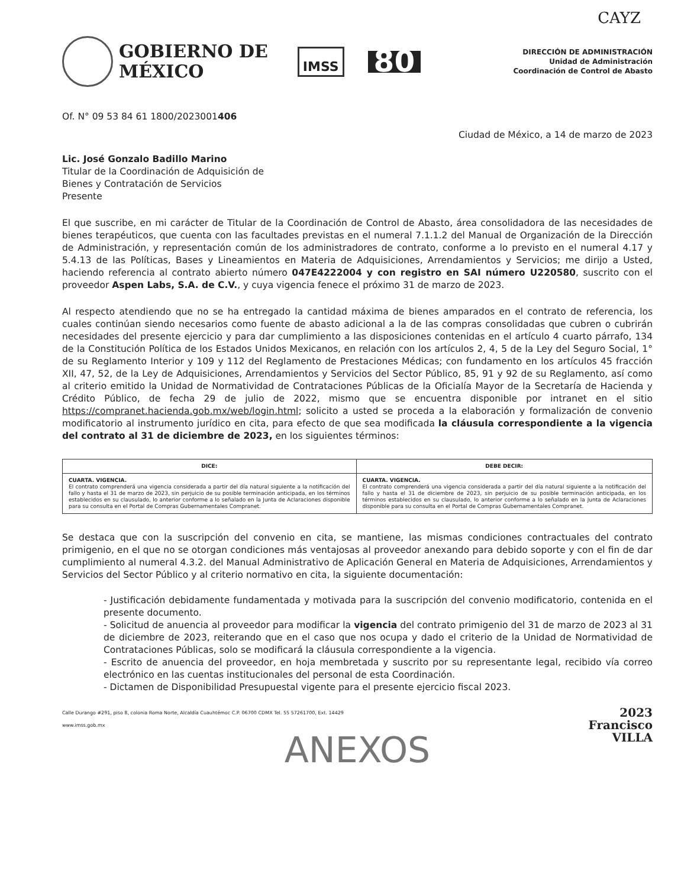CAYZ
GOBIERNO DE
MÉXICO
IMSS
80
DIRECCIÓN DE ADMINISTRACIÓN
Unidad de Administración
Coordinación de Control de Abasto
Of. N° 09 53 84 61 1800/2023001406
Ciudad de México, a 14 de marzo de 2023
Lic. José Gonzalo Badillo Marino
Titular de la Coordinación de Adquisición de
Bienes y Contratación de Servicios
Presente
El que suscribe, en mi carácter de Titular de la Coordinación de Control de Abasto, área consolidadora de las necesidades de bienes terapéuticos, que cuenta con las facultades previstas en el numeral 7.1.1.2 del Manual de Organización de la Dirección de Administración, y representación común de los administradores de contrato, conforme a lo previsto en el numeral 4.17 y 5.4.13 de las Políticas, Bases y Lineamientos en Materia de Adquisiciones, Arrendamientos y Servicios; me dirijo a Usted, haciendo referencia al contrato abierto número 047E4222004 y con registro en SAI número U220580, suscrito con el proveedor Aspen Labs, S.A. de C.V., y cuya vigencia fenece el próximo 31 de marzo de 2023.
Al respecto atendiendo que no se ha entregado la cantidad máxima de bienes amparados en el contrato de referencia, los cuales continúan siendo necesarios como fuente de abasto adicional a la de las compras consolidadas que cubren o cubrirán necesidades del presente ejercicio y para dar cumplimiento a las disposiciones contenidas en el artículo 4 cuarto párrafo, 134 de la Constitución Política de los Estados Unidos Mexicanos, en relación con los artículos 2, 4, 5 de la Ley del Seguro Social, 1° de su Reglamento Interior y 109 y 112 del Reglamento de Prestaciones Médicas; con fundamento en los artículos 45 fracción XII, 47, 52, de la Ley de Adquisiciones, Arrendamientos y Servicios del Sector Público, 85, 91 y 92 de su Reglamento, así como al criterio emitido la Unidad de Normatividad de Contrataciones Públicas de la Oficialía Mayor de la Secretaría de Hacienda y Crédito Público, de fecha 29 de julio de 2022, mismo que se encuentra disponible por intranet en el sitio https://compranet.hacienda.gob.mx/web/login.html; solicito a usted se proceda a la elaboración y formalización de convenio modificatorio al instrumento jurídico en cita, para efecto de que sea modificada la cláusula correspondiente a la vigencia del contrato al 31 de diciembre de 2023, en los siguientes términos:
| DICE: | DEBE DECIR: |
| --- | --- |
| CUARTA. VIGENCIA. El contrato comprenderá una vigencia considerada a partir del día natural siguiente a la notificación del fallo y hasta el 31 de marzo de 2023, sin perjuicio de su posible terminación anticipada, en los términos establecidos en su clausulado, lo anterior conforme a lo señalado en la Junta de Aclaraciones disponible para su consulta en el Portal de Compras Gubernamentales Compranet. | CUARTA. VIGENCIA. El contrato comprenderá una vigencia considerada a partir del día natural siguiente a la notificación del fallo y hasta el 31 de diciembre de 2023, sin perjuicio de su posible terminación anticipada, en los términos establecidos en su clausulado, lo anterior conforme a lo señalado en la Junta de Aclaraciones disponible para su consulta en el Portal de Compras Gubernamentales Compranet. |
Se destaca que con la suscripción del convenio en cita, se mantiene, las mismas condiciones contractuales del contrato primigenio, en el que no se otorgan condiciones más ventajosas al proveedor anexando para debido soporte y con el fin de dar cumplimiento al numeral 4.3.2. del Manual Administrativo de Aplicación General en Materia de Adquisiciones, Arrendamientos y Servicios del Sector Público y al criterio normativo en cita, la siguiente documentación:
- Justificación debidamente fundamentada y motivada para la suscripción del convenio modificatorio, contenida en el presente documento.
- Solicitud de anuencia al proveedor para modificar la vigencia del contrato primigenio del 31 de marzo de 2023 al 31 de diciembre de 2023, reiterando que en el caso que nos ocupa y dado el criterio de la Unidad de Normatividad de Contrataciones Públicas, solo se modificará la cláusula correspondiente a la vigencia.
- Escrito de anuencia del proveedor, en hoja membretada y suscrito por su representante legal, recibido vía correo electrónico en las cuentas institucionales del personal de esta Coordinación.
- Dictamen de Disponibilidad Presupuestal vigente para el presente ejercicio fiscal 2023.
Calle Durango #291, piso 8, colonia Roma Norte, Alcaldía Cuauhtémoc C.P. 06700 CDMX Tel. 55 57261700, Ext. 14429
www.imss.gob.mx
2023
Francisco
VILLA
ANEXOS